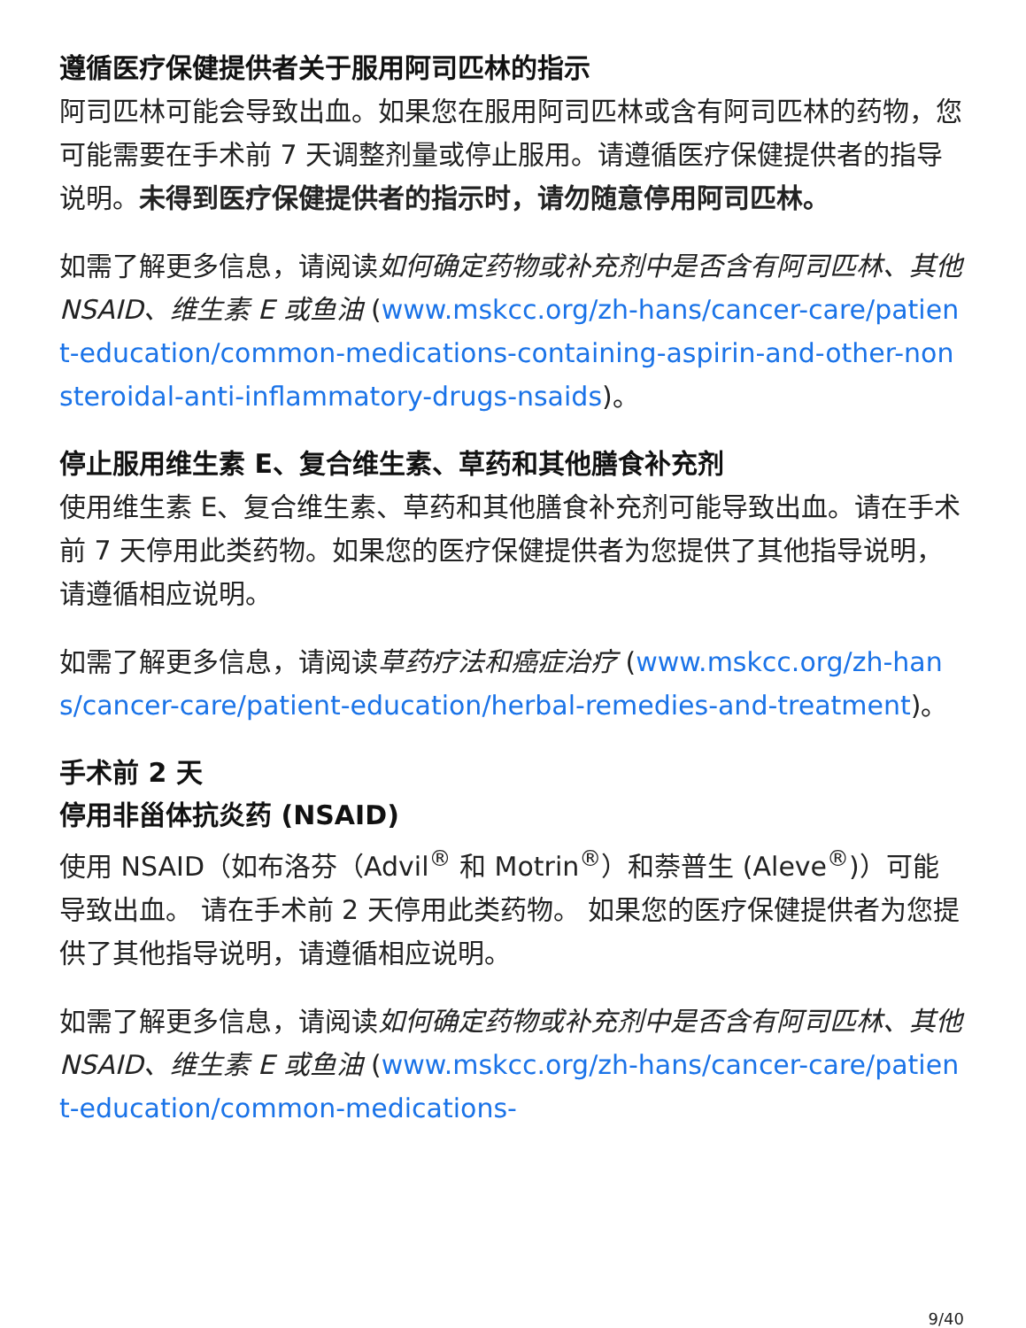遵循医疗保健提供者关于服用阿司匹林的指示
阿司匹林可能会导致出血。如果您在服用阿司匹林或含有阿司匹林的药物，您可能需要在手术前 7 天调整剂量或停止服用。请遵循医疗保健提供者的指导说明。未得到医疗保健提供者的指示时，请勿随意停用阿司匹林。
如需了解更多信息，请阅读如何确定药物或补充剂中是否含有阿司匹林、其他 NSAID、维生素 E 或鱼油 (www.mskcc.org/zh-hans/cancer-care/patient-education/common-medications-containing-aspirin-and-other-nonsteroidal-anti-inflammatory-drugs-nsaids)。
停止服用维生素 E、复合维生素、草药和其他膳食补充剂
使用维生素 E、复合维生素、草药和其他膳食补充剂可能导致出血。请在手术前 7 天停用此类药物。如果您的医疗保健提供者为您提供了其他指导说明，请遵循相应说明。
如需了解更多信息，请阅读草药疗法和癌症治疗 (www.mskcc.org/zh-hans/cancer-care/patient-education/herbal-remedies-and-treatment)。
手术前 2 天
停用非甾体抗炎药 (NSAID)
使用 NSAID（如布洛芬（Advil<sup>®</sup> 和 Motrin<sup>®</sup>）和萘普生 (Aleve<sup>®</sup>)）可能导致出血。 请在手术前 2 天停用此类药物。 如果您的医疗保健提供者为您提供了其他指导说明，请遵循相应说明。
如需了解更多信息，请阅读如何确定药物或补充剂中是否含有阿司匹林、其他 NSAID、维生素 E 或鱼油 (www.mskcc.org/zh-hans/cancer-care/patient-education/common-medications-
9/40